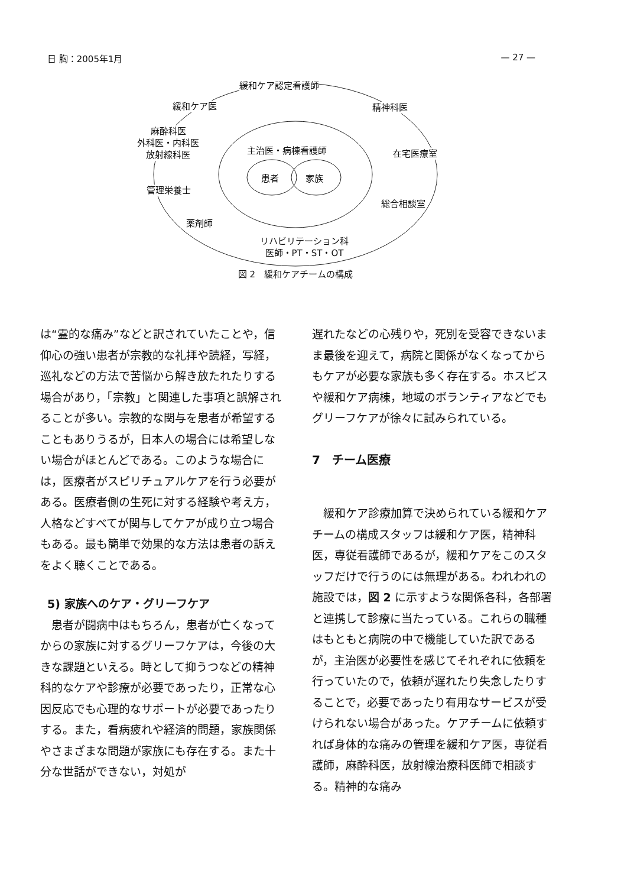日 胸：2005年1月 — 27 —
緩和ケア認定看護師
緩和ケア医 精神科医
麻酔科医
外科医・内科医
放射線科医
主治医・病棟看護師 在宅医療室
患者 家族
管理栄養士
総合相談室
薬剤師
リハビリテーション科
医師・PT・ST・OT
図 2　緩和ケアチームの構成
は“霊的な痛み”などと訳されていたことや，信仰心の強い患者が宗教的な礼拝や読経，写経，巡礼などの方法で苦悩から解き放たれたりする場合があり，「宗教」と関連した事項と誤解されることが多い。宗教的な関与を患者が希望することもありうるが，日本人の場合には希望しない場合がほとんどである。このような場合には，医療者がスピリチュアルケアを行う必要がある。医療者側の生死に対する経験や考え方，人格などすべてが関与してケアが成り立つ場合もある。最も簡単で効果的な方法は患者の訴えをよく聴くことである。
5) 家族へのケア・グリーフケア
患者が闘病中はもちろん，患者が亡くなってからの家族に対するグリーフケアは，今後の大きな課題といえる。時として抑うつなどの精神科的なケアや診療が必要であったり，正常な心因反応でも心理的なサポートが必要であったりする。また，看病疲れや経済的問題，家族関係やさまざまな問題が家族にも存在する。また十分な世話ができない，対処が
遅れたなどの心残りや，死別を受容できないまま最後を迎えて，病院と関係がなくなってからもケアが必要な家族も多く存在する。ホスピスや緩和ケア病棟，地域のボランティアなどでもグリーフケアが徐々に試みられている。
7　チーム医療
緩和ケア診療加算で決められている緩和ケアチームの構成スタッフは緩和ケア医，精神科医，専従看護師であるが，緩和ケアをこのスタッフだけで行うのには無理がある。われわれの施設では，図 2 に示すような関係各科，各部署と連携して診療に当たっている。これらの職種はもともと病院の中で機能していた訳であるが，主治医が必要性を感じてそれぞれに依頼を行っていたので，依頼が遅れたり失念したりすることで，必要であったり有用なサービスが受けられない場合があった。ケアチームに依頼すれば身体的な痛みの管理を緩和ケア医，専従看護師，麻酔科医，放射線治療科医師で相談する。精神的な痛み